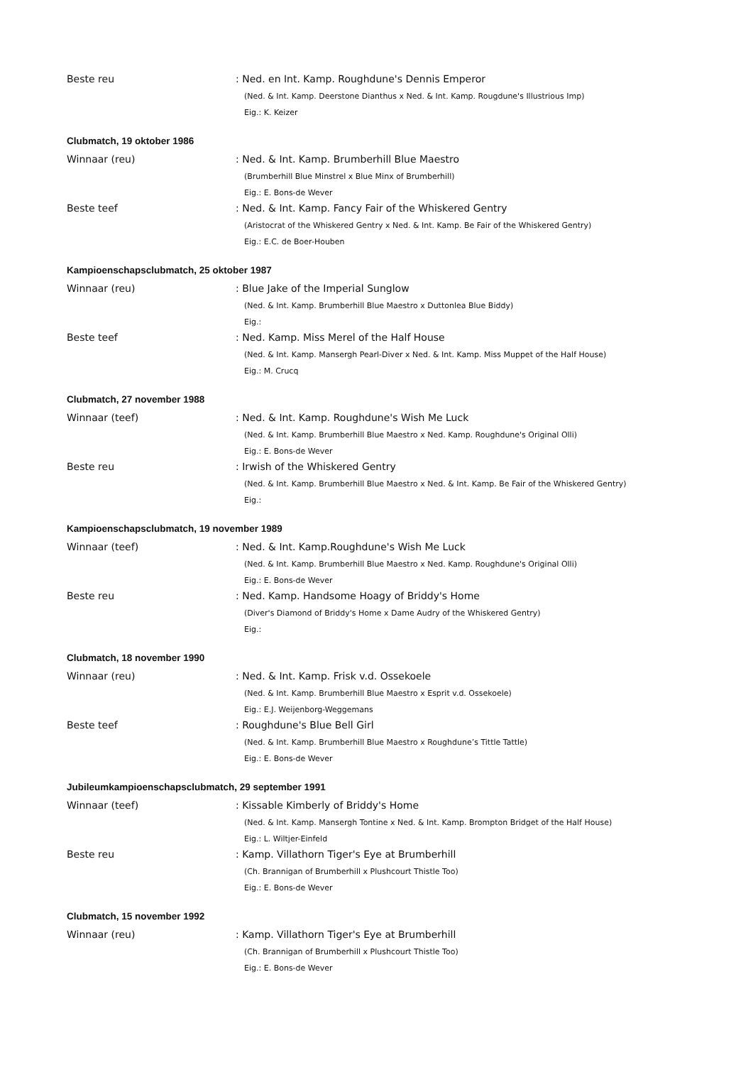Beste reu
: Ned. en Int. Kamp. Roughdune's Dennis Emperor
(Ned. & Int. Kamp. Deerstone Dianthus x Ned. & Int. Kamp. Rougdune's Illustrious Imp)
Eig.: K. Keizer
Clubmatch, 19 oktober 1986
Winnaar (reu)
: Ned. & Int. Kamp. Brumberhill Blue Maestro
(Brumberhill Blue Minstrel x Blue Minx of Brumberhill)
Eig.: E. Bons-de Wever
Beste teef
: Ned. & Int. Kamp. Fancy Fair of the Whiskered Gentry
(Aristocrat of the Whiskered Gentry x Ned. & Int. Kamp. Be Fair of the Whiskered Gentry)
Eig.: E.C. de Boer-Houben
Kampioenschapsclubmatch, 25 oktober 1987
Winnaar (reu)
: Blue Jake of the Imperial Sunglow
(Ned. & Int. Kamp. Brumberhill Blue Maestro x Duttonlea Blue Biddy)
Eig.:
Beste teef
: Ned. Kamp. Miss Merel of the Half House
(Ned. & Int. Kamp. Mansergh Pearl-Diver x Ned. & Int. Kamp. Miss Muppet of the Half House)
Eig.: M. Crucq
Clubmatch, 27 november 1988
Winnaar (teef)
: Ned. & Int. Kamp. Roughdune's Wish Me Luck
(Ned. & Int. Kamp. Brumberhill Blue Maestro x Ned. Kamp. Roughdune's Original Olli)
Eig.: E. Bons-de Wever
Beste reu
: Irwish of the Whiskered Gentry
(Ned. & Int. Kamp. Brumberhill Blue Maestro x Ned. & Int. Kamp. Be Fair of the Whiskered Gentry)
Eig.:
Kampioenschapsclubmatch, 19 november 1989
Winnaar (teef)
: Ned. & Int. Kamp.Roughdune's Wish Me Luck
(Ned. & Int. Kamp. Brumberhill Blue Maestro x Ned. Kamp. Roughdune's Original Olli)
Eig.: E. Bons-de Wever
Beste reu
: Ned. Kamp. Handsome Hoagy of Briddy's Home
(Diver's Diamond of Briddy's Home x Dame Audry of the Whiskered Gentry)
Eig.:
Clubmatch, 18 november 1990
Winnaar (reu)
: Ned. & Int. Kamp. Frisk v.d. Ossekoele
(Ned. & Int. Kamp. Brumberhill Blue Maestro x Esprit v.d. Ossekoele)
Eig.: E.J. Weijenborg-Weggemans
Beste teef
: Roughdune's Blue Bell Girl
(Ned. & Int. Kamp. Brumberhill Blue Maestro x Roughdune’s Tittle Tattle)
Eig.: E. Bons-de Wever
Jubileumkampioenschapsclubmatch, 29 september 1991
Winnaar (teef)
: Kissable Kimberly of Briddy's Home
(Ned. & Int. Kamp. Mansergh Tontine x Ned. & Int. Kamp. Brompton Bridget of the Half House)
Eig.: L. Wiltjer-Einfeld
Beste reu
: Kamp. Villathorn Tiger's Eye at Brumberhill
(Ch. Brannigan of Brumberhill x Plushcourt Thistle Too)
Eig.: E. Bons-de Wever
Clubmatch, 15 november 1992
Winnaar (reu)
: Kamp. Villathorn Tiger's Eye at Brumberhill
(Ch. Brannigan of Brumberhill x Plushcourt Thistle Too)
Eig.: E. Bons-de Wever